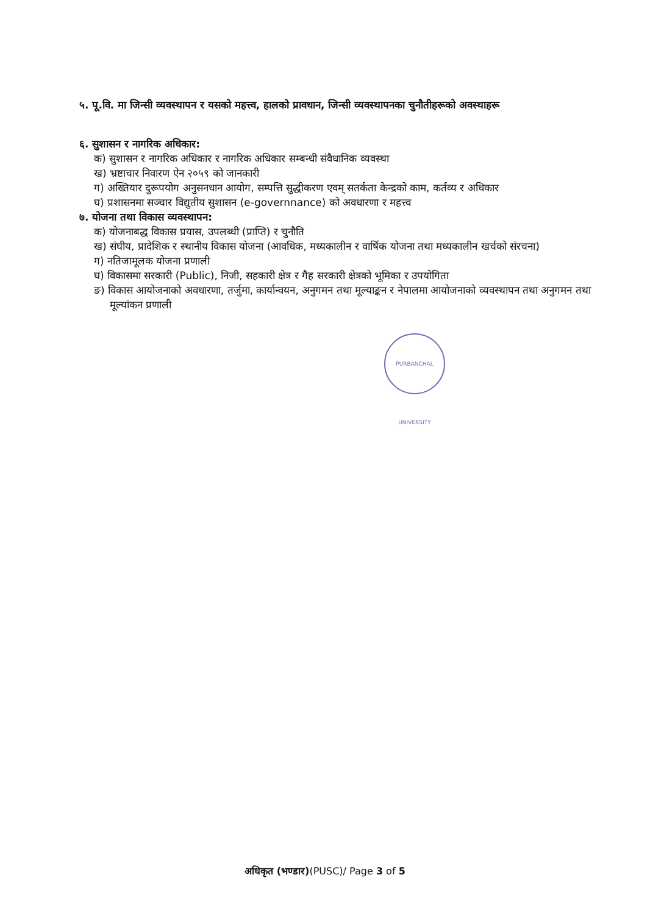५. पू.वि. मा जिन्सी व्यवस्थापन र यसको महत्त्व, हालको प्रावधान, जिन्सी व्यवस्थापनका चुनौतीहरूको अवस्थाहरू
६. सुशासन र नागरिक अधिकार:
क) सुशासन र नागरिक अधिकार र नागरिक अधिकार सम्बन्धी संवैधानिक व्यवस्था
ख) भ्रष्टाचार निवारण ऐन २०५९ को जानकारी
ग) अख्तियार दुरूपयोग अनुसनधान आयोग, सम्पत्ति सुद्धीकरण एवम् सतर्कता केन्द्रको काम, कर्तव्य र अधिकार
घ) प्रशासनमा सञ्चार विद्युतीय सुशासन (e-governnance) को अवधारणा र महत्त्व
७. योजना तथा विकास व्यवस्थापन:
क) योजनाबद्ध विकास प्रयास, उपलब्धी (प्राप्ति) र चुनौति
ख) संघीय, प्रादेशिक र स्थानीय विकास योजना (आवधिक, मध्यकालीन र वार्षिक योजना तथा मध्यकालीन खर्चको संरचना)
ग) नतिजामूलक योजना प्रणाली
घ) विकासमा सरकारी (Public), निजी, सहकारी क्षेत्र र गैह सरकारी क्षेत्रको भूमिका र उपयोगिता
ङ) विकास आयोजनाको अवधारणा, तर्जुमा, कार्यान्वयन, अनुगमन तथा मूल्याङ्कन र नेपालमा आयोजनाको व्यवस्थापन तथा अनुगमन तथा मूल्यांकन प्रणाली
PURBANCHAL UNIVERSITY
अधिकृत (भण्डार)(PUSC)/ Page 3 of 5